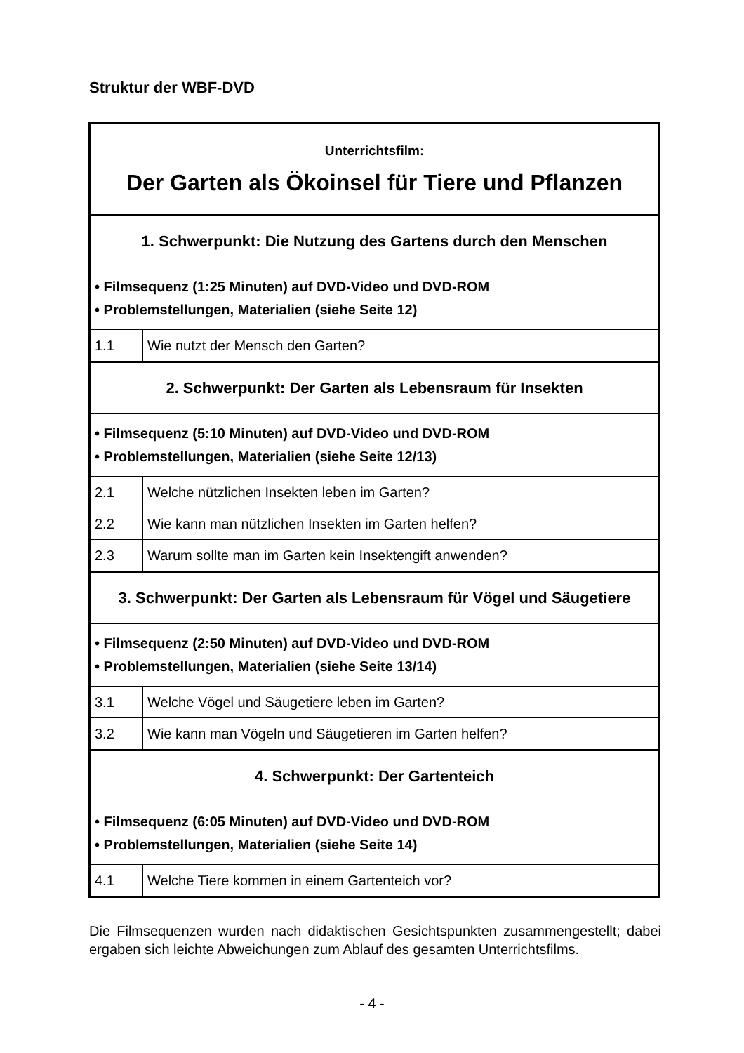Struktur der WBF-DVD
| Unterrichtsfilm: Der Garten als Ökoinsel für Tiere und Pflanzen | |
| 1. Schwerpunkt: Die Nutzung des Gartens durch den Menschen | |
| • Filmsequenz (1:25 Minuten) auf DVD-Video und DVD-ROM • Problemstellungen, Materialien (siehe Seite 12) | |
| 1.1 | Wie nutzt der Mensch den Garten? |
| 2. Schwerpunkt: Der Garten als Lebensraum für Insekten | |
| • Filmsequenz (5:10 Minuten) auf DVD-Video und DVD-ROM • Problemstellungen, Materialien (siehe Seite 12/13) | |
| 2.1 | Welche nützlichen Insekten leben im Garten? |
| 2.2 | Wie kann man nützlichen Insekten im Garten helfen? |
| 2.3 | Warum sollte man im Garten kein Insektengift anwenden? |
| 3. Schwerpunkt: Der Garten als Lebensraum für Vögel und Säugetiere | |
| • Filmsequenz (2:50 Minuten) auf DVD-Video und DVD-ROM • Problemstellungen, Materialien (siehe Seite 13/14) | |
| 3.1 | Welche Vögel und Säugetiere leben im Garten? |
| 3.2 | Wie kann man Vögeln und Säugetieren im Garten helfen? |
| 4. Schwerpunkt: Der Gartenteich | |
| • Filmsequenz (6:05 Minuten) auf DVD-Video und DVD-ROM • Problemstellungen, Materialien (siehe Seite 14) | |
| 4.1 | Welche Tiere kommen in einem Gartenteich vor? |
Die Filmsequenzen wurden nach didaktischen Gesichtspunkten zusammengestellt; dabei ergaben sich leichte Abweichungen zum Ablauf des gesamten Unterrichtsfilms.
- 4 -